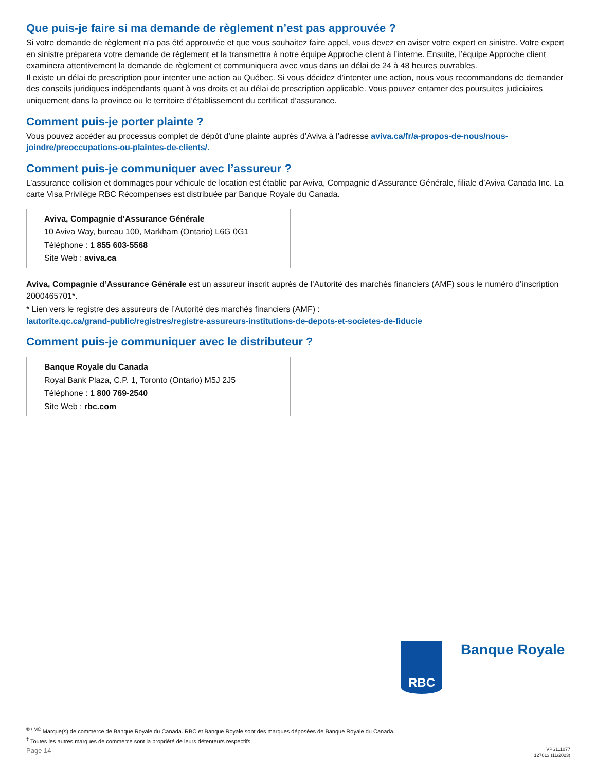Que puis-je faire si ma demande de règlement n’est pas approuvée ?
Si votre demande de règlement n’a pas été approuvée et que vous souhaitez faire appel, vous devez en aviser votre expert en sinistre. Votre expert en sinistre préparera votre demande de règlement et la transmettra à notre équipe Approche client à l’interne. Ensuite, l’équipe Approche client examinera attentivement la demande de règlement et communiquera avec vous dans un délai de 24 à 48 heures ouvrables.
Il existe un délai de prescription pour intenter une action au Québec. Si vous décidez d’intenter une action, nous vous recommandons de demander des conseils juridiques indépendants quant à vos droits et au délai de prescription applicable. Vous pouvez entamer des poursuites judiciaires uniquement dans la province ou le territoire d’établissement du certificat d’assurance.
Comment puis-je porter plainte ?
Vous pouvez accéder au processus complet de dépôt d’une plainte auprès d’Aviva à l’adresse aviva.ca/fr/a-propos-de-nous/nous-joindre/preoccupations-ou-plaintes-de-clients/.
Comment puis-je communiquer avec l’assureur ?
L’assurance collision et dommages pour véhicule de location est établie par Aviva, Compagnie d’Assurance Générale, filiale d’Aviva Canada Inc. La carte Visa Privilège RBC Récompenses est distribuée par Banque Royale du Canada.
Aviva, Compagnie d’Assurance Générale
10 Aviva Way, bureau 100, Markham (Ontario) L6G 0G1
Téléphone : 1 855 603-5568
Site Web : aviva.ca
Aviva, Compagnie d’Assurance Générale est un assureur inscrit auprès de l’Autorité des marchés financiers (AMF) sous le numéro d’inscription 2000465701*.
* Lien vers le registre des assureurs de l’Autorité des marchés financiers (AMF) :
lautorite.qc.ca/grand-public/registres/registre-assureurs-institutions-de-depots-et-societes-de-fiducie
Comment puis-je communiquer avec le distributeur ?
Banque Royale du Canada
Royal Bank Plaza, C.P. 1, Toronto (Ontario) M5J 2J5
Téléphone : 1 800 769-2540
Site Web : rbc.com
RBC
Banque Royale
<sup>® / MC</sup> Marque(s) de commerce de Banque Royale du Canada. RBC et Banque Royale sont des marques déposées de Banque Royale du Canada.
<sup>‡</sup> Toutes les autres marques de commerce sont la propriété de leurs détenteurs respectifs.
Page 14 VPS111077
127013 (11/2023)